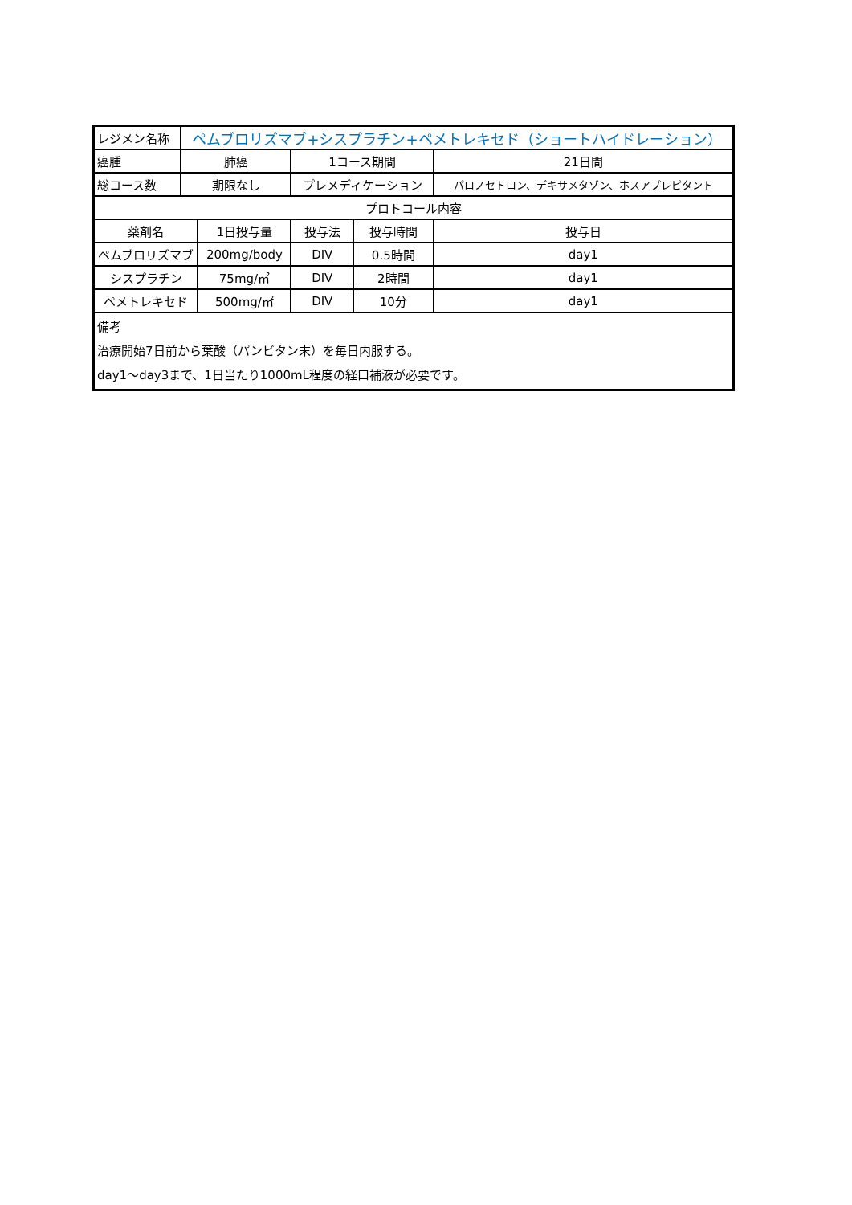| レジメン名称 | ペムブロリズマブ+シスプラチン+ペメトレキセド（ショートハイドレーション） | | | | |
| 癌腫 | 肺癌 | | 1コース期間 | | 21日間 |
| 総コース数 | 期限なし | | プレメディケーション | | パロノセトロン、デキサメタゾン、ホスアプレピタント |
| プロトコール内容 | | | | | |
| 薬剤名 | | 1日投与量 | 投与法 | 投与時間 | 投与日 |
| ペムブロリズマブ | | 200mg/body | DIV | 0.5時間 | day1 |
| シスプラチン | | 75mg/㎡ | DIV | 2時間 | day1 |
| ペメトレキセド | | 500mg/㎡ | DIV | 10分 | day1 |
| 備考 治療開始7日前から葉酸（パンビタン末）を毎日内服する。 day1～day3まで、1日当たり1000mL程度の経口補液が必要です。 | | | | | |